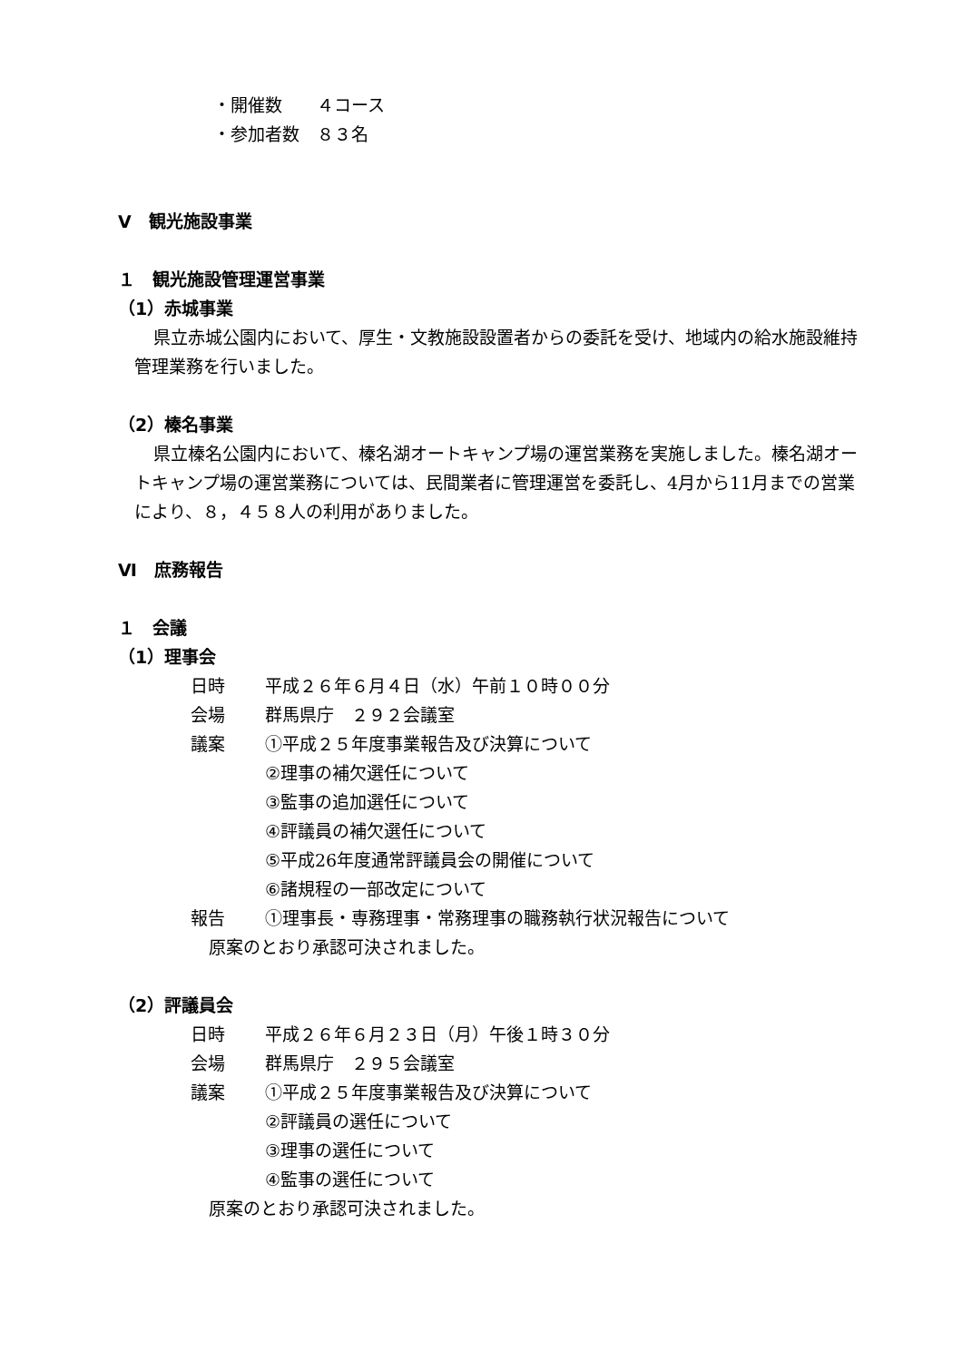・開催数　　４コース
・参加者数　８３名
Ⅴ　観光施設事業
１　観光施設管理運営事業
（1）赤城事業
県立赤城公園内において、厚生・文教施設設置者からの委託を受け、地域内の給水施設維持管理業務を行いました。
（2）榛名事業
県立榛名公園内において、榛名湖オートキャンプ場の運営業務を実施しました。榛名湖オートキャンプ場の運営業務については、民間業者に管理運営を委託し、4月から11月までの営業により、８，４５８人の利用がありました。
Ⅵ　庶務報告
１　会議
（1）理事会
日時 平成２６年６月４日（水）午前１０時００分
会場 群馬県庁　２９２会議室
議案 ①平成２５年度事業報告及び決算について
②理事の補欠選任について
③監事の追加選任について
④評議員の補欠選任について
⑤平成26年度通常評議員会の開催について
⑥諸規程の一部改定について
報告 ①理事長・専務理事・常務理事の職務執行状況報告について
原案のとおり承認可決されました。
（2）評議員会
日時 平成２６年６月２３日（月）午後１時３０分
会場 群馬県庁　２９５会議室
議案 ①平成２５年度事業報告及び決算について
②評議員の選任について
③理事の選任について
④監事の選任について
原案のとおり承認可決されました。